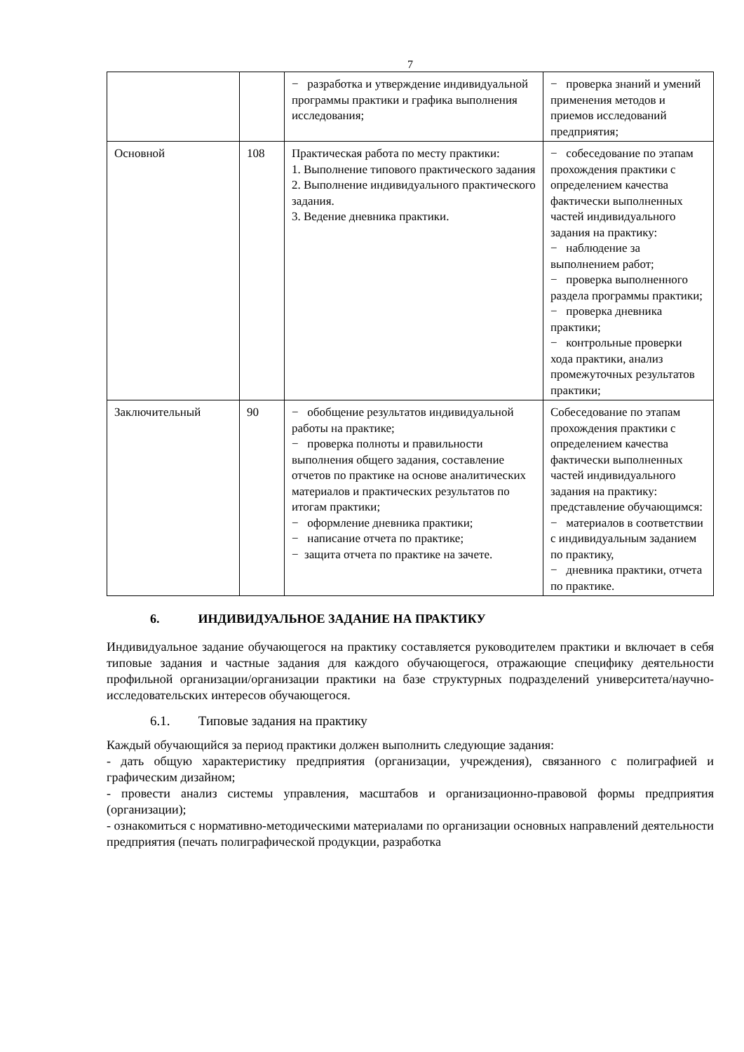7
| | | − разработка и утверждение индивидуальной программы практики и графика выполнения исследования; | − проверка знаний и умений применения методов и приемов исследований предприятия; |
| Основной | 108 | Практическая работа по месту практики: 1. Выполнение типового практического задания 2. Выполнение индивидуального практического задания. 3. Ведение дневника практики. | − собеседование по этапам прохождения практики с определением качества фактически выполненных частей индивидуального задания на практику: − наблюдение за выполнением работ; − проверка выполненного раздела программы практики; − проверка дневника практики; − контрольные проверки хода практики, анализ промежуточных результатов практики; |
| Заключительный | 90 | − обобщение результатов индивидуальной работы на практике; − проверка полноты и правильности выполнения общего задания, составление отчетов по практике на основе аналитических материалов и практических результатов по итогам практики; − оформление дневника практики; − написание отчета по практике; − защита отчета по практике на зачете. | Собеседование по этапам прохождения практики с определением качества фактически выполненных частей индивидуального задания на практику: представление обучающимся: − материалов в соответствии с индивидуальным заданием по практику, − дневника практики, отчета по практике. |
6. ИНДИВИДУАЛЬНОЕ ЗАДАНИЕ НА ПРАКТИКУ
Индивидуальное задание обучающегося на практику составляется руководителем практики и включает в себя типовые задания и частные задания для каждого обучающегося, отражающие специфику деятельности профильной организации/организации практики на базе структурных подразделений университета/научно-исследовательских интересов обучающегося.
6.1. Типовые задания на практику
Каждый обучающийся за период практики должен выполнить следующие задания:
- дать общую характеристику предприятия (организации, учреждения), связанного с полиграфией и графическим дизайном;
- провести анализ системы управления, масштабов и организационно-правовой формы предприятия (организации);
- ознакомиться с нормативно-методическими материалами по организации основных направлений деятельности предприятия (печать полиграфической продукции, разработка